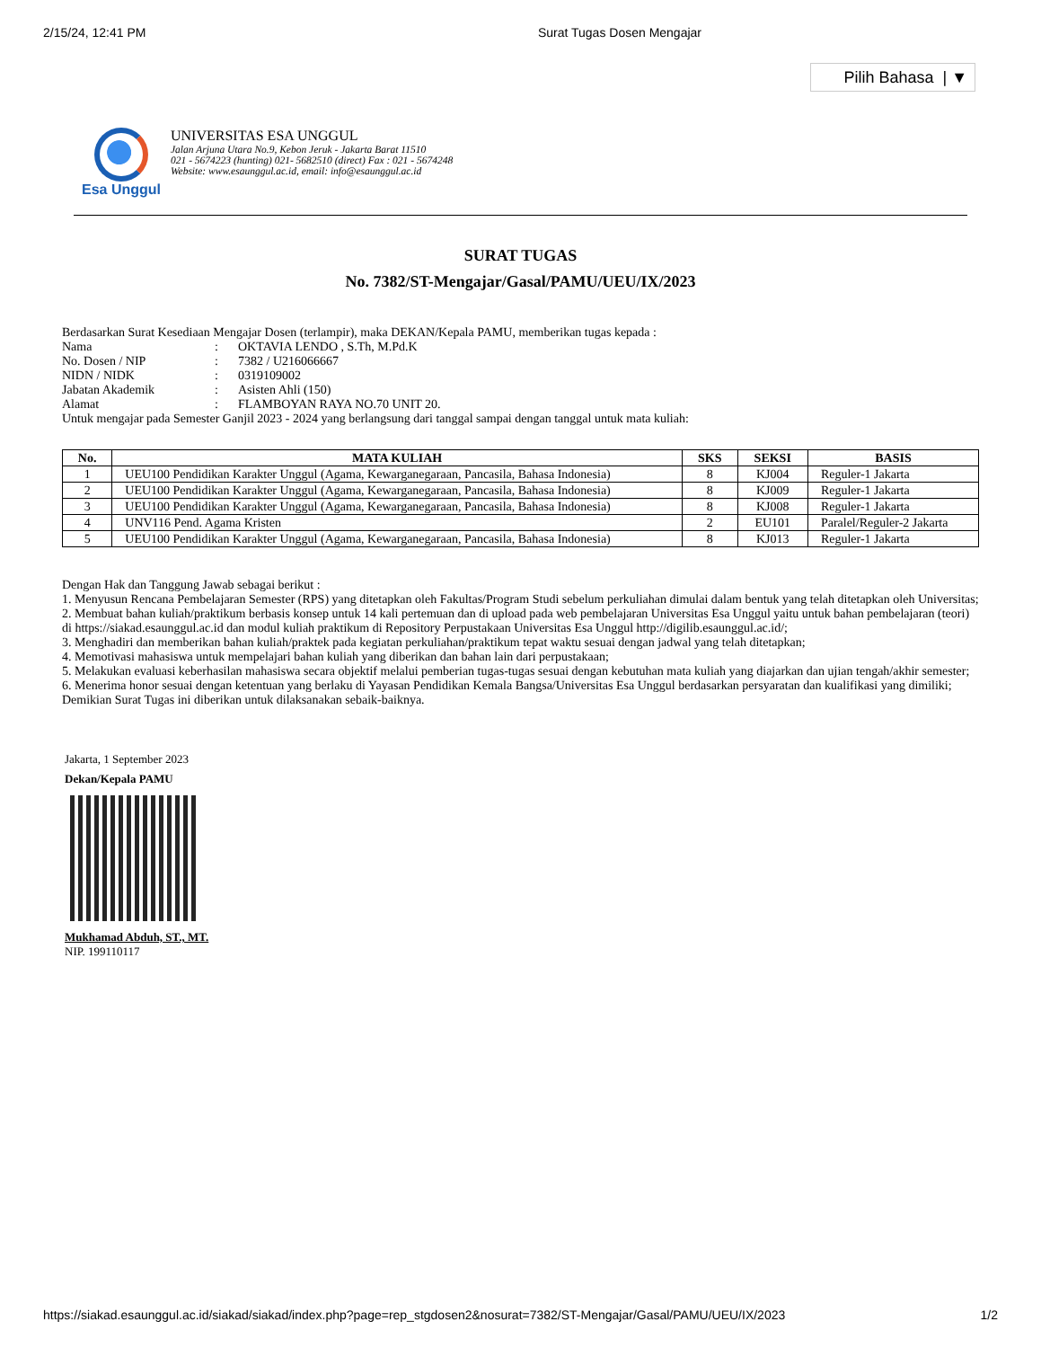2/15/24, 12:41 PM Surat Tugas Dosen Mengajar
Pilih Bahasa | ▼
Esa Unggul
UNIVERSITAS ESA UNGGUL
Jalan Arjuna Utara No.9, Kebon Jeruk - Jakarta Barat 11510
021 - 5674223 (hunting) 021- 5682510 (direct) Fax : 021 - 5674248
Website: www.esaunggul.ac.id, email: info@esaunggul.ac.id
SURAT TUGAS
No. 7382/ST-Mengajar/Gasal/PAMU/UEU/IX/2023
Berdasarkan Surat Kesediaan Mengajar Dosen (terlampir), maka DEKAN/Kepala PAMU, memberikan tugas kepada :
Nama: OKTAVIA LENDO , S.Th, M.Pd.K
No. Dosen / NIP: 7382 / U216066667
NIDN / NIDK: 0319109002
Jabatan Akademik: Asisten Ahli (150)
Alamat: FLAMBOYAN RAYA NO.70 UNIT 20.
Untuk mengajar pada Semester Ganjil 2023 - 2024 yang berlangsung dari tanggal sampai dengan tanggal untuk mata kuliah:
| No. | MATA KULIAH | SKS | SEKSI | BASIS |
| --- | --- | --- | --- | --- |
| 1 | UEU100 Pendidikan Karakter Unggul (Agama, Kewarganegaraan, Pancasila, Bahasa Indonesia) | 8 | KJ004 | Reguler-1 Jakarta |
| 2 | UEU100 Pendidikan Karakter Unggul (Agama, Kewarganegaraan, Pancasila, Bahasa Indonesia) | 8 | KJ009 | Reguler-1 Jakarta |
| 3 | UEU100 Pendidikan Karakter Unggul (Agama, Kewarganegaraan, Pancasila, Bahasa Indonesia) | 8 | KJ008 | Reguler-1 Jakarta |
| 4 | UNV116 Pend. Agama Kristen | 2 | EU101 | Paralel/Reguler-2 Jakarta |
| 5 | UEU100 Pendidikan Karakter Unggul (Agama, Kewarganegaraan, Pancasila, Bahasa Indonesia) | 8 | KJ013 | Reguler-1 Jakarta |
Dengan Hak dan Tanggung Jawab sebagai berikut :
1. Menyusun Rencana Pembelajaran Semester (RPS) yang ditetapkan oleh Fakultas/Program Studi sebelum perkuliahan dimulai dalam bentuk yang telah ditetapkan oleh Universitas;
2. Membuat bahan kuliah/praktikum berbasis konsep untuk 14 kali pertemuan dan di upload pada web pembelajaran Universitas Esa Unggul yaitu untuk bahan pembelajaran (teori) di https://siakad.esaunggul.ac.id dan modul kuliah praktikum di Repository Perpustakaan Universitas Esa Unggul http://digilib.esaunggul.ac.id/;
3. Menghadiri dan memberikan bahan kuliah/praktek pada kegiatan perkuliahan/praktikum tepat waktu sesuai dengan jadwal yang telah ditetapkan;
4. Memotivasi mahasiswa untuk mempelajari bahan kuliah yang diberikan dan bahan lain dari perpustakaan;
5. Melakukan evaluasi keberhasilan mahasiswa secara objektif melalui pemberian tugas-tugas sesuai dengan kebutuhan mata kuliah yang diajarkan dan ujian tengah/akhir semester;
6. Menerima honor sesuai dengan ketentuan yang berlaku di Yayasan Pendidikan Kemala Bangsa/Universitas Esa Unggul berdasarkan persyaratan dan kualifikasi yang dimiliki;
Demikian Surat Tugas ini diberikan untuk dilaksanakan sebaik-baiknya.
Jakarta, 1 September 2023
Dekan/Kepala PAMU
Mukhamad Abduh, ST., MT.
NIP. 199110117
https://siakad.esaunggul.ac.id/siakad/siakad/index.php?page=rep_stgdosen2&nosurat=7382/ST-Mengajar/Gasal/PAMU/UEU/IX/2023 1/2